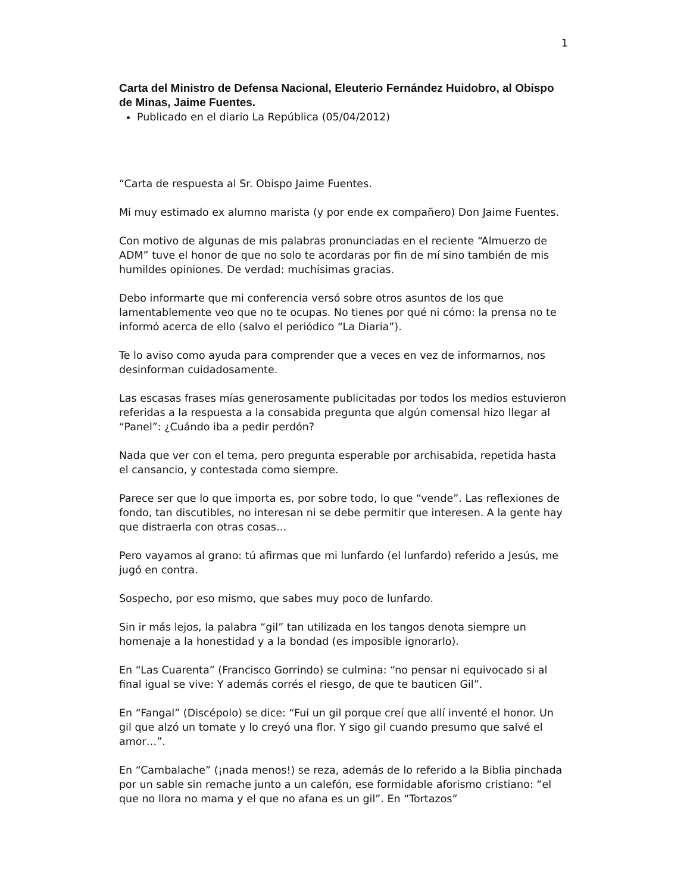1
Carta del Ministro de Defensa Nacional, Eleuterio Fernández Huidobro, al Obispo de Minas, Jaime Fuentes.
Publicado en el diario La República (05/04/2012)
“Carta de respuesta al Sr. Obispo Jaime Fuentes.
Mi muy estimado ex alumno marista (y por ende ex compañero) Don Jaime Fuentes.
Con motivo de algunas de mis palabras pronunciadas en el reciente “Almuerzo de ADM” tuve el honor de que no solo te acordaras por fin de mí sino también de mis humildes opiniones. De verdad: muchísimas gracias.
Debo informarte que mi conferencia versó sobre otros asuntos de los que lamentablemente veo que no te ocupas. No tienes por qué ni cómo: la prensa no te informó acerca de ello (salvo el periódico “La Diaria”).
Te lo aviso como ayuda para comprender que a veces en vez de informarnos, nos desinforman cuidadosamente.
Las escasas frases mías generosamente publicitadas por todos los medios estuvieron referidas a la respuesta a la consabida pregunta que algún comensal hizo llegar al “Panel”: ¿Cuándo iba a pedir perdón?
Nada que ver con el tema, pero pregunta esperable por archisabida, repetida hasta el cansancio, y contestada como siempre.
Parece ser que lo que importa es, por sobre todo, lo que “vende”. Las reflexiones de fondo, tan discutibles, no interesan ni se debe permitir que interesen. A la gente hay que distraerla con otras cosas…
Pero vayamos al grano: tú afirmas que mi lunfardo (el lunfardo) referido a Jesús, me jugó en contra.
Sospecho, por eso mismo, que sabes muy poco de lunfardo.
Sin ir más lejos, la palabra “gil” tan utilizada en los tangos denota siempre un homenaje a la honestidad y a la bondad (es imposible ignorarlo).
En “Las Cuarenta” (Francisco Gorrindo) se culmina: “no pensar ni equivocado si al final igual se vive: Y además corrés el riesgo, de que te bauticen Gil”.
En “Fangal” (Discépolo) se dice: “Fui un gil porque creí que allí inventé el honor. Un gil que alzó un tomate y lo creyó una flor. Y sigo gil cuando presumo que salvé el amor…”.
En “Cambalache” (¡nada menos!) se reza, además de lo referido a la Biblia pinchada por un sable sin remache junto a un calefón, ese formidable aforismo cristiano: “el que no llora no mama y el que no afana es un gil”. En “Tortazos”